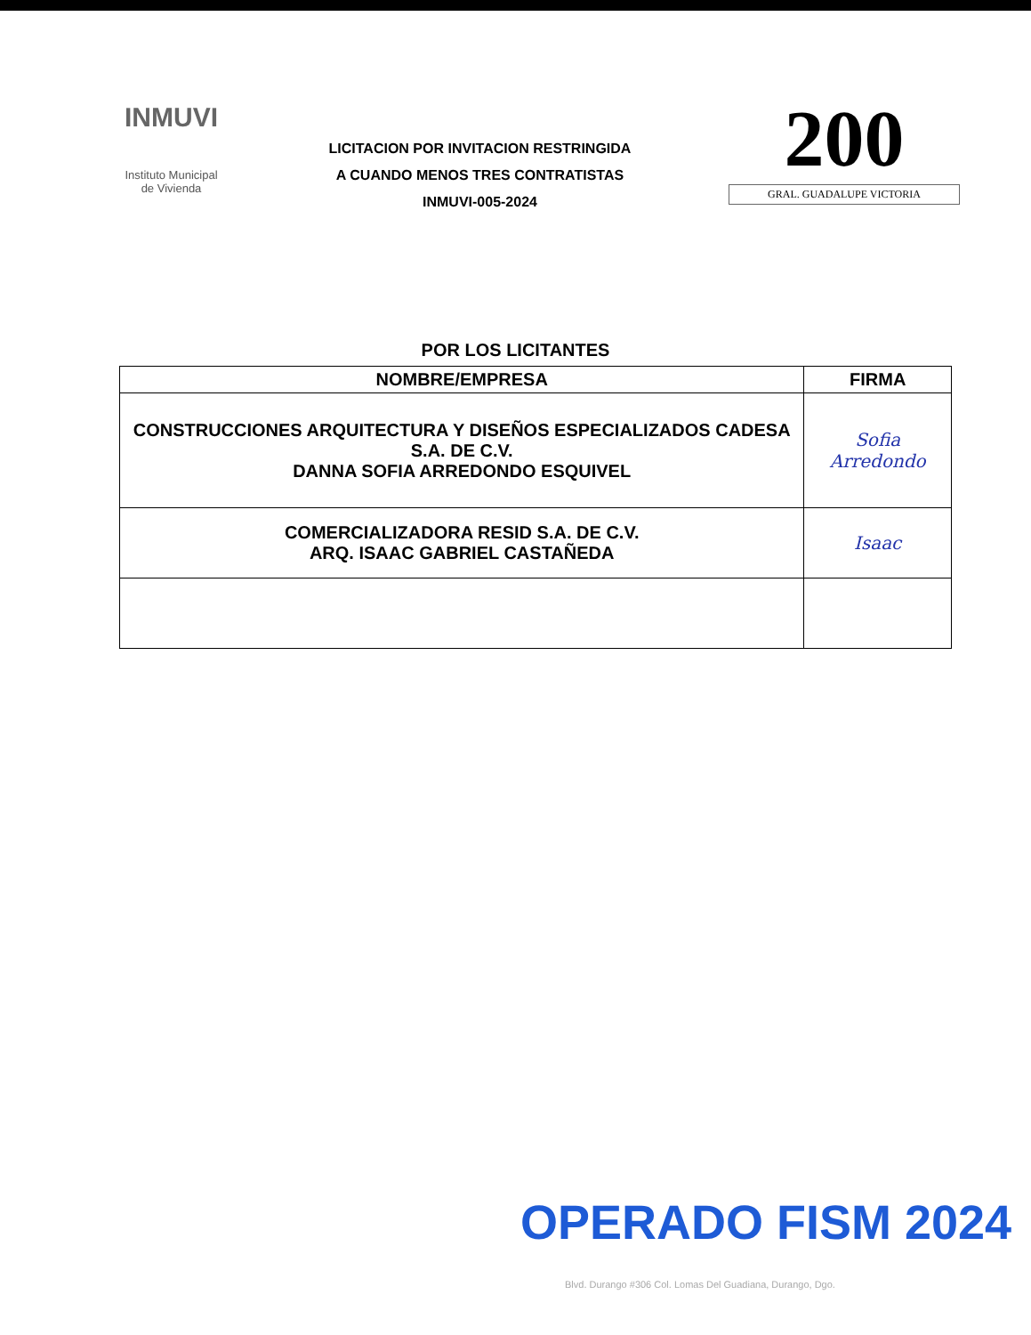INMUVI
Instituto Municipal
de Vivienda
LICITACION POR INVITACION RESTRINGIDA
A CUANDO MENOS TRES CONTRATISTAS
INMUVI-005-2024
200
GRAL. GUADALUPE VICTORIA
POR LOS LICITANTES
| NOMBRE/EMPRESA | FIRMA |
| --- | --- |
| CONSTRUCCIONES ARQUITECTURA Y DISEÑOS ESPECIALIZADOS CADESA S.A. DE C.V. DANNA SOFIA ARREDONDO ESQUIVEL | Sofia Arredondo |
| COMERCIALIZADORA RESID S.A. DE C.V. ARQ. ISAAC GABRIEL CASTAÑEDA | Isaac |
OPERADO FISM 2024
Blvd. Durango #306 Col. Lomas Del Guadiana, Durango, Dgo.